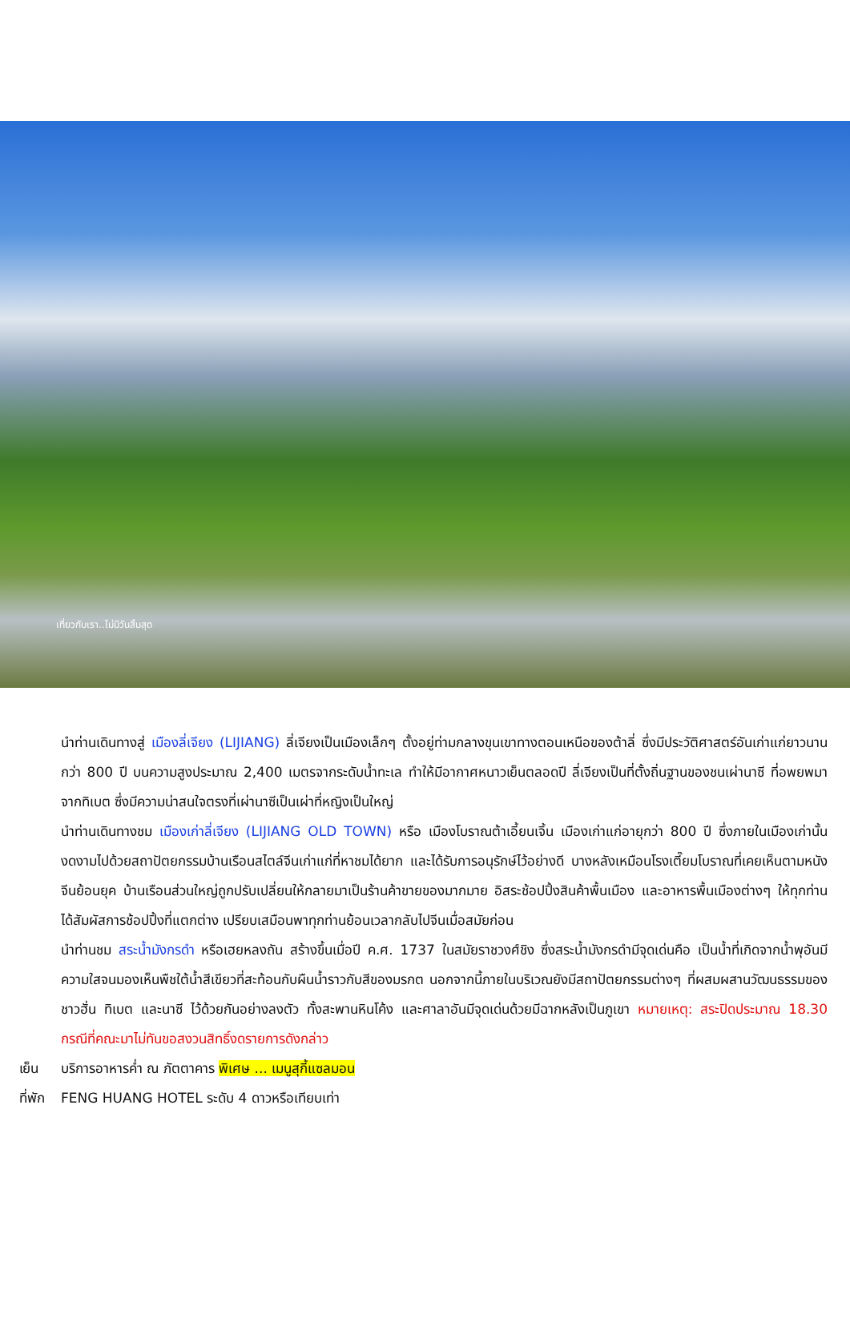เที่ยวกับเรา..ไม่มีวันสิ้นสุด
นำท่านเดินทางสู่ เมืองลี่เจียง (LIJIANG) ลี่เจียงเป็นเมืองเล็กๆ ตั้งอยู่ท่ามกลางขุนเขาทางตอนเหนือของต้าลี่ ซึ่งมีประวัติศาสตร์อันเก่าแก่ยาวนานกว่า 800 ปี บนความสูงประมาณ 2,400 เมตรจากระดับน้ำทะเล ทำให้มีอากาศหนาวเย็นตลอดปี ลี่เจียงเป็นที่ตั้งถิ่นฐานของชนเผ่านาซี ที่อพยพมาจากทิเบต ซึ่งมีความน่าสนใจตรงที่เผ่านาซีเป็นเผ่าที่หญิงเป็นใหญ่
นำท่านเดินทางชม เมืองเก่าลี่เจียง (LIJIANG OLD TOWN) หรือ เมืองโบราณต้าเอี้ยนเจิ้น เมืองเก่าแก่อายุกว่า 800 ปี ซึ่งภายในเมืองเก่านั้นงดงามไปด้วยสถาปัตยกรรมบ้านเรือนสไตล์จีนเก่าแก่ที่หาชมได้ยาก และได้รับการอนุรักษ์ไว้อย่างดี บางหลังเหมือนโรงเตี๊ยมโบราณที่เคยเห็นตามหนังจีนย้อนยุค บ้านเรือนส่วนใหญ่ถูกปรับเปลี่ยนให้กลายมาเป็นร้านค้าขายของมากมาย อิสระช้อปปิ้งสินค้าพื้นเมือง และอาหารพื้นเมืองต่างๆ ให้ทุกท่านได้สัมผัสการช้อปปิ้งที่แตกต่าง เปรียบเสมือนพาทุกท่านย้อนเวลากลับไปจีนเมื่อสมัยก่อน
นำท่านชม สระน้ำมังกรดำ หรือเฮยหลงถัน สร้างขึ้นเมื่อปี ค.ศ. 1737 ในสมัยราชวงศ์ชิง ซึ่งสระน้ำมังกรดำมีจุดเด่นคือ เป็นน้ำที่เกิดจากน้ำพุอันมีความใสจนมองเห็นพืชใต้น้ำสีเขียวที่สะท้อนกับผืนน้ำราวกับสีของมรกต นอกจากนี้ภายในบริเวณยังมีสถาปัตยกรรมต่างๆ ที่ผสมผสานวัฒนธรรมของชาวฮั่น ทิเบต และนาซี ไว้ด้วยกันอย่างลงตัว ทั้งสะพานหินโค้ง และศาลาอันมีจุดเด่นด้วยมีฉากหลังเป็นภูเขา หมายเหตุ: สระปิดประมาณ 18.30 กรณีที่คณะมาไม่ทันขอสงวนสิทธิ์งดรายการดังกล่าว
เย็น บริการอาหารค่ำ ณ ภัตตาคาร พิเศษ ... เมนูสุกี้แซลมอน
ที่พัก FENG HUANG HOTEL ระดับ 4 ดาวหรือเทียบเท่า